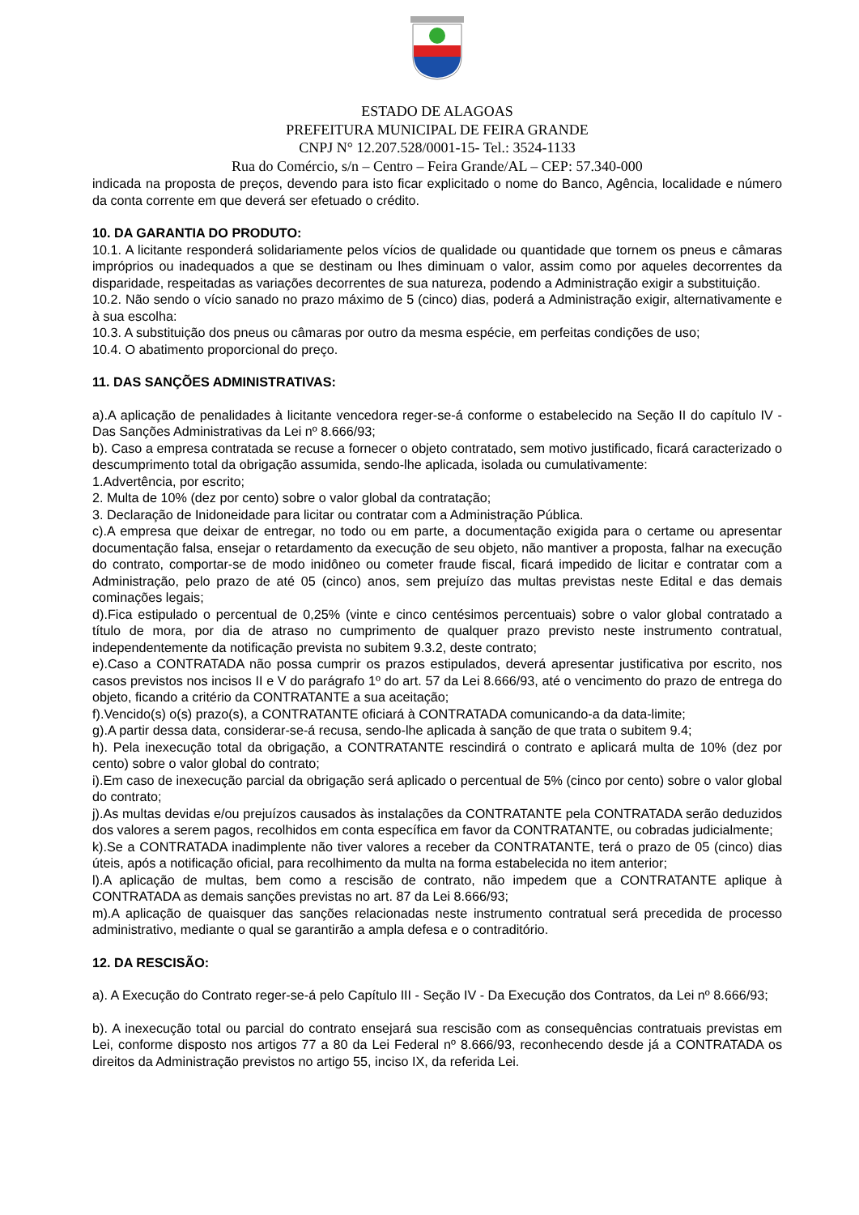ESTADO DE ALAGOAS
PREFEITURA MUNICIPAL DE FEIRA GRANDE
CNPJ N° 12.207.528/0001-15- Tel.: 3524-1133
Rua do Comércio, s/n – Centro – Feira Grande/AL – CEP: 57.340-000
indicada na proposta de preços, devendo para isto ficar explicitado o nome do Banco, Agência, localidade e número da conta corrente em que deverá ser efetuado o crédito.
10. DA GARANTIA DO PRODUTO:
10.1. A licitante responderá solidariamente pelos vícios de qualidade ou quantidade que tornem os pneus e câmaras impróprios ou inadequados a que se destinam ou lhes diminuam o valor, assim como por aqueles decorrentes da disparidade, respeitadas as variações decorrentes de sua natureza, podendo a Administração exigir a substituição.
10.2. Não sendo o vício sanado no prazo máximo de 5 (cinco) dias, poderá a Administração exigir, alternativamente e à sua escolha:
10.3. A substituição dos pneus ou câmaras por outro da mesma espécie, em perfeitas condições de uso;
10.4. O abatimento proporcional do preço.
11. DAS SANÇÕES ADMINISTRATIVAS:
a).A aplicação de penalidades à licitante vencedora reger-se-á conforme o estabelecido na Seção II do capítulo IV - Das Sanções Administrativas da Lei nº 8.666/93;
b). Caso a empresa contratada se recuse a fornecer o objeto contratado, sem motivo justificado, ficará caracterizado o descumprimento total da obrigação assumida, sendo-lhe aplicada, isolada ou cumulativamente:
1.Advertência, por escrito;
2. Multa de 10% (dez por cento) sobre o valor global da contratação;
3. Declaração de Inidoneidade para licitar ou contratar com a Administração Pública.
c).A empresa que deixar de entregar, no todo ou em parte, a documentação exigida para o certame ou apresentar documentação falsa, ensejar o retardamento da execução de seu objeto, não mantiver a proposta, falhar na execução do contrato, comportar-se de modo inidôneo ou cometer fraude fiscal, ficará impedido de licitar e contratar com a Administração, pelo prazo de até 05 (cinco) anos, sem prejuízo das multas previstas neste Edital e das demais cominações legais;
d).Fica estipulado o percentual de 0,25% (vinte e cinco centésimos percentuais) sobre o valor global contratado a título de mora, por dia de atraso no cumprimento de qualquer prazo previsto neste instrumento contratual, independentemente da notificação prevista no subitem 9.3.2, deste contrato;
e).Caso a CONTRATADA não possa cumprir os prazos estipulados, deverá apresentar justificativa por escrito, nos casos previstos nos incisos II e V do parágrafo 1º do art. 57 da Lei 8.666/93, até o vencimento do prazo de entrega do objeto, ficando a critério da CONTRATANTE a sua aceitação;
f).Vencido(s) o(s) prazo(s), a CONTRATANTE oficiará à CONTRATADA comunicando-a da data-limite;
g).A partir dessa data, considerar-se-á recusa, sendo-lhe aplicada à sanção de que trata o subitem 9.4;
h). Pela inexecução total da obrigação, a CONTRATANTE rescindirá o contrato e aplicará multa de 10% (dez por cento) sobre o valor global do contrato;
i).Em caso de inexecução parcial da obrigação será aplicado o percentual de 5% (cinco por cento) sobre o valor global do contrato;
j).As multas devidas e/ou prejuízos causados às instalações da CONTRATANTE pela CONTRATADA serão deduzidos dos valores a serem pagos, recolhidos em conta específica em favor da CONTRATANTE, ou cobradas judicialmente;
k).Se a CONTRATADA inadimplente não tiver valores a receber da CONTRATANTE, terá o prazo de 05 (cinco) dias úteis, após a notificação oficial, para recolhimento da multa na forma estabelecida no item anterior;
l).A aplicação de multas, bem como a rescisão de contrato, não impedem que a CONTRATANTE aplique à CONTRATADA as demais sanções previstas no art. 87 da Lei 8.666/93;
m).A aplicação de quaisquer das sanções relacionadas neste instrumento contratual será precedida de processo administrativo, mediante o qual se garantirão a ampla defesa e o contraditório.
12. DA RESCISÃO:
a). A Execução do Contrato reger-se-á pelo Capítulo III - Seção IV - Da Execução dos Contratos, da Lei nº 8.666/93;
b). A inexecução total ou parcial do contrato ensejará sua rescisão com as consequências contratuais previstas em Lei, conforme disposto nos artigos 77 a 80 da Lei Federal nº 8.666/93, reconhecendo desde já a CONTRATADA os direitos da Administração previstos no artigo 55, inciso IX, da referida Lei.